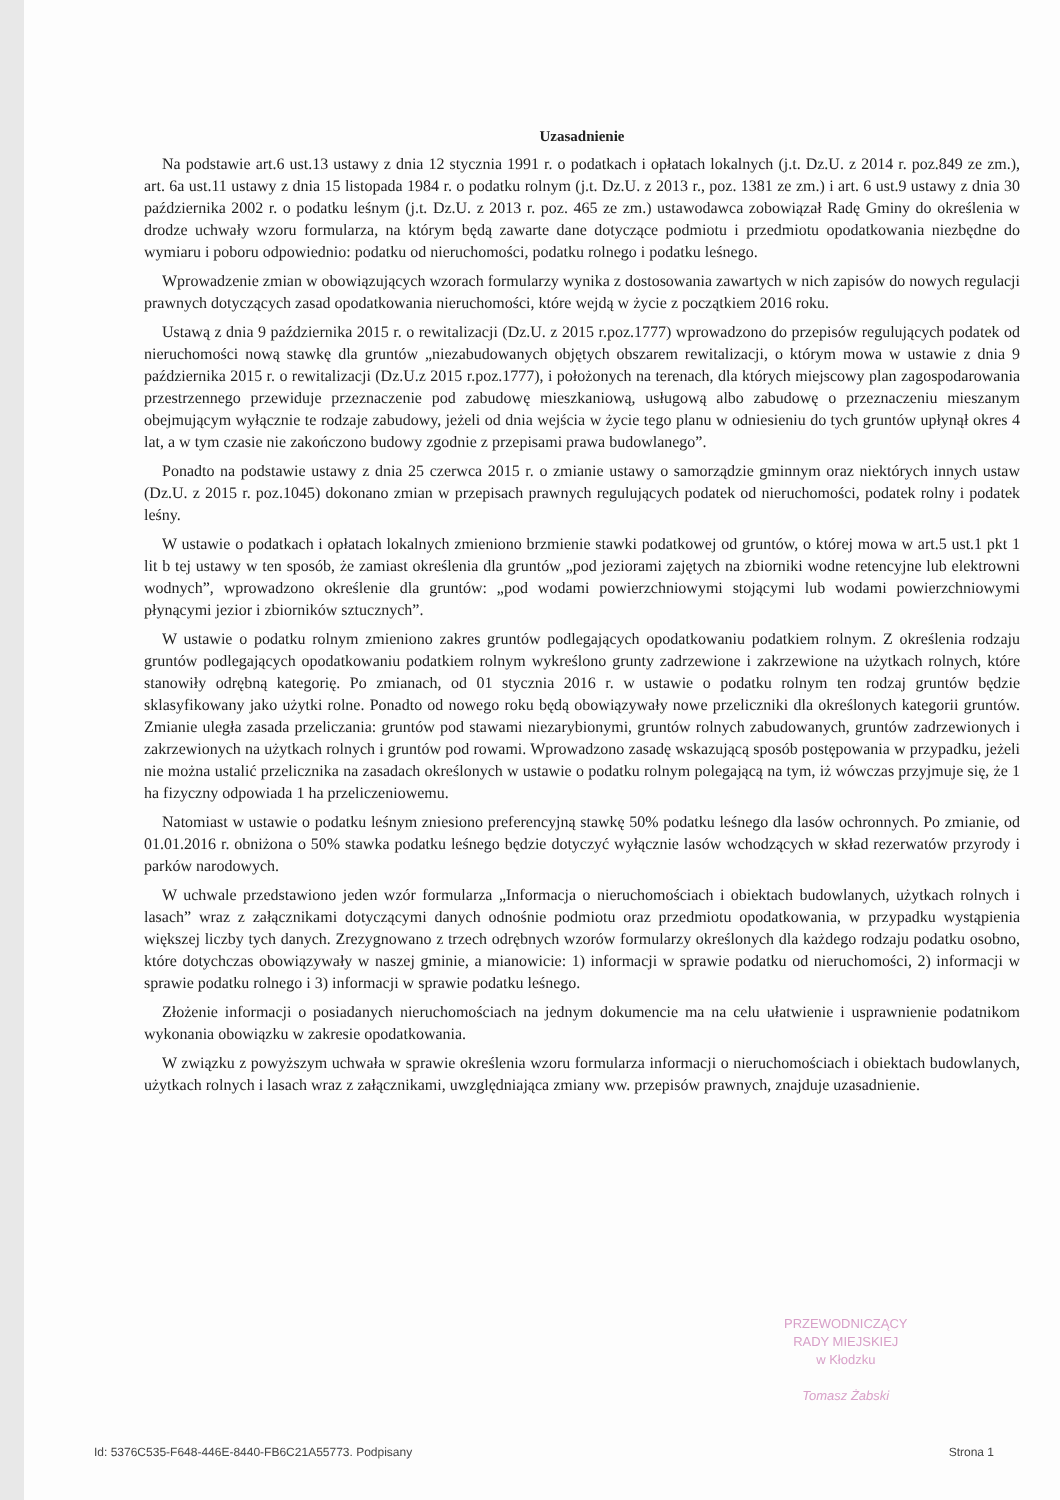Uzasadnienie
Na podstawie art.6 ust.13 ustawy z dnia 12 stycznia 1991 r. o podatkach i opłatach lokalnych (j.t. Dz.U. z 2014 r. poz.849 ze zm.), art. 6a ust.11 ustawy z dnia 15 listopada 1984 r. o podatku rolnym (j.t. Dz.U. z 2013 r., poz. 1381 ze zm.) i art. 6 ust.9 ustawy z dnia 30 października 2002 r. o podatku leśnym (j.t. Dz.U. z 2013 r. poz. 465 ze zm.) ustawodawca zobowiązał Radę Gminy do określenia w drodze uchwały wzoru formularza, na którym będą zawarte dane dotyczące podmiotu i przedmiotu opodatkowania niezbędne do wymiaru i poboru odpowiednio: podatku od nieruchomości, podatku rolnego i podatku leśnego.
Wprowadzenie zmian w obowiązujących wzorach formularzy wynika z dostosowania zawartych w nich zapisów do nowych regulacji prawnych dotyczących zasad opodatkowania nieruchomości, które wejdą w życie z początkiem 2016 roku.
Ustawą z dnia 9 października 2015 r. o rewitalizacji (Dz.U. z 2015 r.poz.1777) wprowadzono do przepisów regulujących podatek od nieruchomości nową stawkę dla gruntów „niezabudowanych objętych obszarem rewitalizacji, o którym mowa w ustawie z dnia 9 października 2015 r. o rewitalizacji (Dz.U.z 2015 r.poz.1777), i położonych na terenach, dla których miejscowy plan zagospodarowania przestrzennego przewiduje przeznaczenie pod zabudowę mieszkaniową, usługową albo zabudowę o przeznaczeniu mieszanym obejmującym wyłącznie te rodzaje zabudowy, jeżeli od dnia wejścia w życie tego planu w odniesieniu do tych gruntów upłynął okres 4 lat, a w tym czasie nie zakończono budowy zgodnie z przepisami prawa budowlanego”.
Ponadto na podstawie ustawy z dnia 25 czerwca 2015 r. o zmianie ustawy o samorządzie gminnym oraz niektórych innych ustaw (Dz.U. z 2015 r. poz.1045) dokonano zmian w przepisach prawnych regulujących podatek od nieruchomości, podatek rolny i podatek leśny.
W ustawie o podatkach i opłatach lokalnych zmieniono brzmienie stawki podatkowej od gruntów, o której mowa w art.5 ust.1 pkt 1 lit b tej ustawy w ten sposób, że zamiast określenia dla gruntów „pod jeziorami zajętych na zbiorniki wodne retencyjne lub elektrowni wodnych”, wprowadzono określenie dla gruntów: „pod wodami powierzchniowymi stojącymi lub wodami powierzchniowymi płynącymi jezior i zbiorników sztucznych”.
W ustawie o podatku rolnym zmieniono zakres gruntów podlegających opodatkowaniu podatkiem rolnym. Z określenia rodzaju gruntów podlegających opodatkowaniu podatkiem rolnym wykreślono grunty zadrzewione i zakrzewione na użytkach rolnych, które stanowiły odrębną kategorię. Po zmianach, od 01 stycznia 2016 r. w ustawie o podatku rolnym ten rodzaj gruntów będzie sklasyfikowany jako użytki rolne. Ponadto od nowego roku będą obowiązywały nowe przeliczniki dla określonych kategorii gruntów. Zmianie uległa zasada przeliczania: gruntów pod stawami niezarybionymi, gruntów rolnych zabudowanych, gruntów zadrzewionych i zakrzewionych na użytkach rolnych i gruntów pod rowami. Wprowadzono zasadę wskazującą sposób postępowania w przypadku, jeżeli nie można ustalić przelicznika na zasadach określonych w ustawie o podatku rolnym polegającą na tym, iż wówczas przyjmuje się, że 1 ha fizyczny odpowiada 1 ha przeliczeniowemu.
Natomiast w ustawie o podatku leśnym zniesiono preferencyjną stawkę 50% podatku leśnego dla lasów ochronnych. Po zmianie, od 01.01.2016 r. obniżona o 50% stawka podatku leśnego będzie dotyczyć wyłącznie lasów wchodzących w skład rezerwatów przyrody i parków narodowych.
W uchwale przedstawiono jeden wzór formularza „Informacja o nieruchomościach i obiektach budowlanych, użytkach rolnych i lasach” wraz z załącznikami dotyczącymi danych odnośnie podmiotu oraz przedmiotu opodatkowania, w przypadku wystąpienia większej liczby tych danych. Zrezygnowano z trzech odrębnych wzorów formularzy określonych dla każdego rodzaju podatku osobno, które dotychczas obowiązywały w naszej gminie, a mianowicie: 1) informacji w sprawie podatku od nieruchomości, 2) informacji w sprawie podatku rolnego i 3) informacji w sprawie podatku leśnego.
Złożenie informacji o posiadanych nieruchomościach na jednym dokumencie ma na celu ułatwienie i usprawnienie podatnikom wykonania obowiązku w zakresie opodatkowania.
W związku z powyższym uchwała w sprawie określenia wzoru formularza informacji o nieruchomościach i obiektach budowlanych, użytkach rolnych i lasach wraz z załącznikami, uwzględniająca zmiany ww. przepisów prawnych, znajduje uzasadnienie.
PRZEWODNICZĄCY
RADY MIEJSKIEJ
w Kłodzku
Tomasz Żabski
Id: 5376C535-F648-446E-8440-FB6C21A55773. Podpisany Strona 1